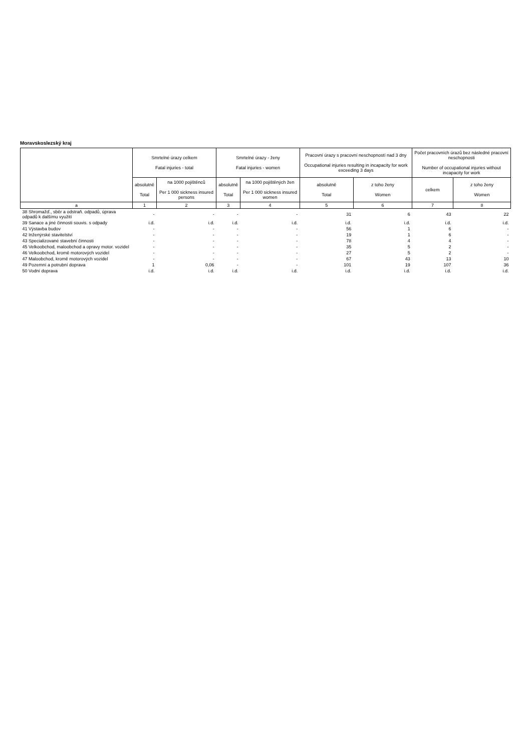Moravskoslezský kraj
| | Smrtelné úrazy celkem Fatal injuries - total | | Smrtelné úrazy - ženy Fatal injuries - women | | Pracovní úrazy s pracovní neschopností nad 3 dny Occupational injuries resulting in incapacity for work exceeding 3 days | | Počet pracovních úrazů bez následné pracovní neschopnosti Number of occupational injuries without incapacity for work | |
| --- | --- | --- | --- | --- | --- | --- | --- | --- |
| | absolutně Total | na 1000 pojištěnců Per 1 000 sickness insured persons | absolutně Total | na 1000 pojištěných žen Per 1 000 sickness insured women | absolutně Total | z toho ženy Women | celkem | z toho ženy Women |
| a | 1 | 2 | 3 | 4 | 5 | 6 | 7 | 8 |
| 38 Shromažď., sběr a odstraň. odpadů, úprava odpadů k dalšímu využití | - | - | - | - | 31 | 6 | 43 | 22 |
| 39 Sanace a jiné činnosti souvis. s odpady | i.d. | i.d. | i.d. | i.d. | i.d. | i.d. | i.d. | i.d. |
| 41 Výstavba budov | - | - | - | - | 56 | 1 | 6 | - |
| 42 Inženýrské stavitelství | - | - | - | - | 19 | 1 | 6 | - |
| 43 Specializované stavební činnosti | - | - | - | - | 78 | 4 | 4 | - |
| 45 Velkoobchod, maloobchod a opravy motor. vozidel | - | - | - | - | 35 | 5 | 2 | - |
| 46 Velkoobchod, kromě motorových vozidel | - | - | - | - | 27 | 5 | 2 | - |
| 47 Maloobchod, kromě motorových vozidel | - | - | - | - | 67 | 43 | 13 | 10 |
| 49 Pozemní a potrubní doprava | 1 | 0,06 | - | - | 101 | 19 | 107 | 36 |
| 50 Vodní doprava | i.d. | i.d. | i.d. | i.d. | i.d. | i.d. | i.d. | i.d. |